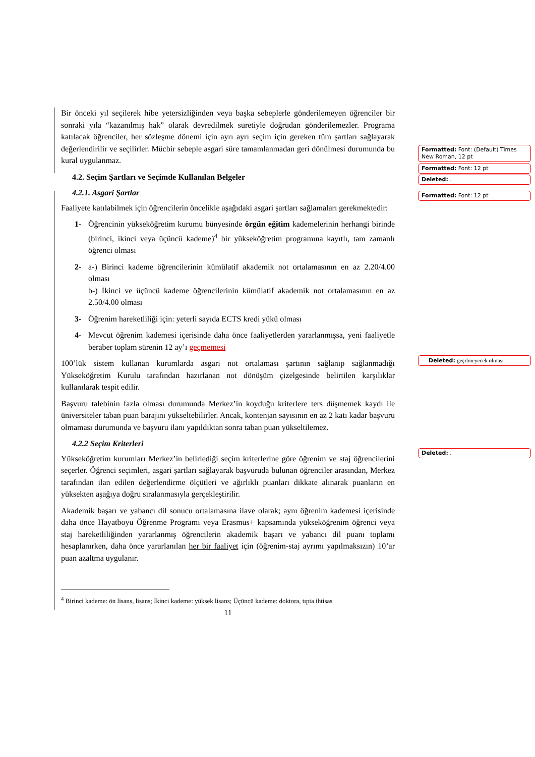Bir önceki yıl seçilerek hibe yetersizliğinden veya başka sebeplerle gönderilemeyen öğrenciler bir sonraki yıla “kazanılmış hak” olarak devredilmek suretiyle doğrudan gönderilemezler. Programa katılacak öğrenciler, her sözleşme dönemi için ayrı ayrı seçim için gereken tüm şartları sağlayarak değerlendirilir ve seçilirler. Mücbir sebeple asgari süre tamamlanmadan geri dönülmesi durumunda bu kural uygulanmaz.
4.2. Seçim Şartları ve Seçimde Kullanılan Belgeler
4.2.1. Asgari Şartlar
Faaliyete katılabilmek için öğrencilerin öncelikle aşağıdaki asgari şartları sağlamaları gerekmektedir:
1- Öğrencinin yükseköğretim kurumu bünyesinde örgün eğitim kademelerinin herhangi birinde (birinci, ikinci veya üçüncü kademe)<sup>4</sup> bir yükseköğretim programına kayıtlı, tam zamanlı öğrenci olması
2- a-) Birinci kademe öğrencilerinin kümülatif akademik not ortalamasının en az 2.20/4.00 olması
b-) İkinci ve üçüncü kademe öğrencilerinin kümülatif akademik not ortalamasının en az 2.50/4.00 olması
3- Öğrenim hareketliliği için: yeterli sayıda ECTS kredi yükü olması
4- Mevcut öğrenim kademesi içerisinde daha önce faaliyetlerden yararlanmışsa, yeni faaliyetle beraber toplam sürenin 12 ay’ı geçmemesi
100’lük sistem kullanan kurumlarda asgari not ortalaması şartının sağlanıp sağlanmadığı Yükseköğretim Kurulu tarafından hazırlanan not dönüşüm çizelgesinde belirtilen karşılıklar kullanılarak tespit edilir.
Başvuru talebinin fazla olması durumunda Merkez’in koyduğu kriterlere ters düşmemek kaydı ile üniversiteler taban puan barajını yükseltebilirler. Ancak, kontenjan sayısının en az 2 katı kadar başvuru olmaması durumunda ve başvuru ilanı yapıldıktan sonra taban puan yükseltilemez.
4.2.2 Seçim Kriterleri
Yükseköğretim kurumları Merkez’in belirlediği seçim kriterlerine göre öğrenim ve staj öğrencilerini seçerler. Öğrenci seçimleri, asgari şartları sağlayarak başvuruda bulunan öğrenciler arasından, Merkez tarafından ilan edilen değerlendirme ölçütleri ve ağırlıklı puanları dikkate alınarak puanların en yüksekten aşağıya doğru sıralanmasıyla gerçekleştirilir.
Akademik başarı ve yabancı dil sonucu ortalamasına ilave olarak; aynı öğrenim kademesi içerisinde daha önce Hayatboyu Öğrenme Programı veya Erasmus+ kapsamında yükseköğrenim öğrenci veya staj hareketliliğinden yararlanmış öğrencilerin akademik başarı ve yabancı dil puanı toplamı hesaplanırken, daha önce yararlanılan her bir faaliyet için (öğrenim-staj ayrımı yapılmaksızın) 10’ar puan azaltma uygulanır.
<sup>4</sup> Birinci kademe: ön lisans, lisans; İkinci kademe: yüksek lisans; Üçüncü kademe: doktora, tıpta ihtisas
11
Formatted: Font: (Default) Times New Roman, 12 pt
Formatted: Font: 12 pt
Deleted: .
Formatted: Font: 12 pt
Deleted: geçilmeyecek olması
Deleted: .